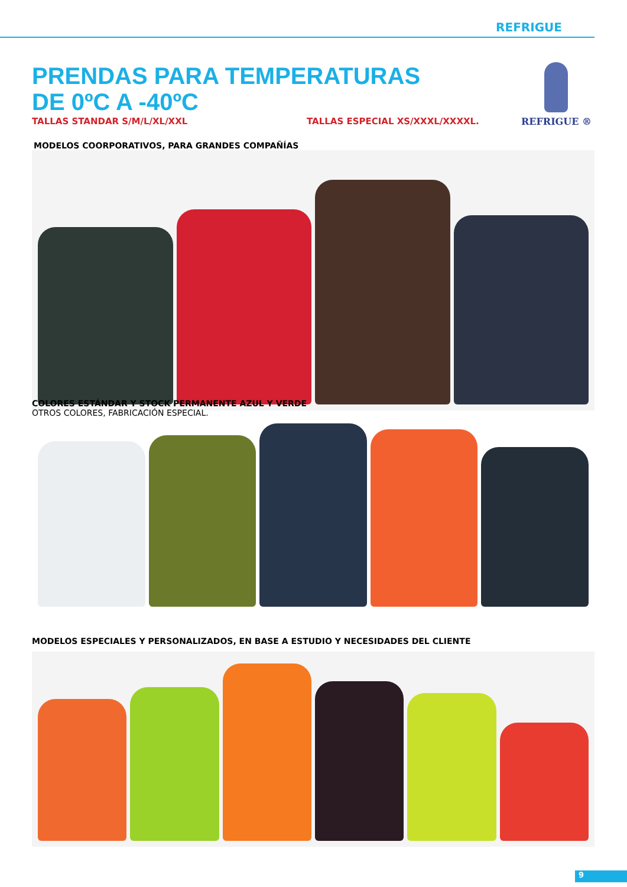REFRIGUE
REFRIGUE ®
PRENDAS PARA TEMPERATURAS
DE 0ºC A -40ºC
TALLAS STANDAR S/M/L/XL/XXL TALLAS ESPECIAL XS/XXXL/XXXXL.
MODELOS COORPORATIVOS, PARA GRANDES COMPAÑÍAS
COLORES ESTÁNDAR Y STOCK PERMANENTE AZUL Y VERDE
OTROS COLORES, FABRICACIÓN ESPECIAL.
MODELOS ESPECIALES Y PERSONALIZADOS, EN BASE A ESTUDIO Y NECESIDADES DEL CLIENTE
9